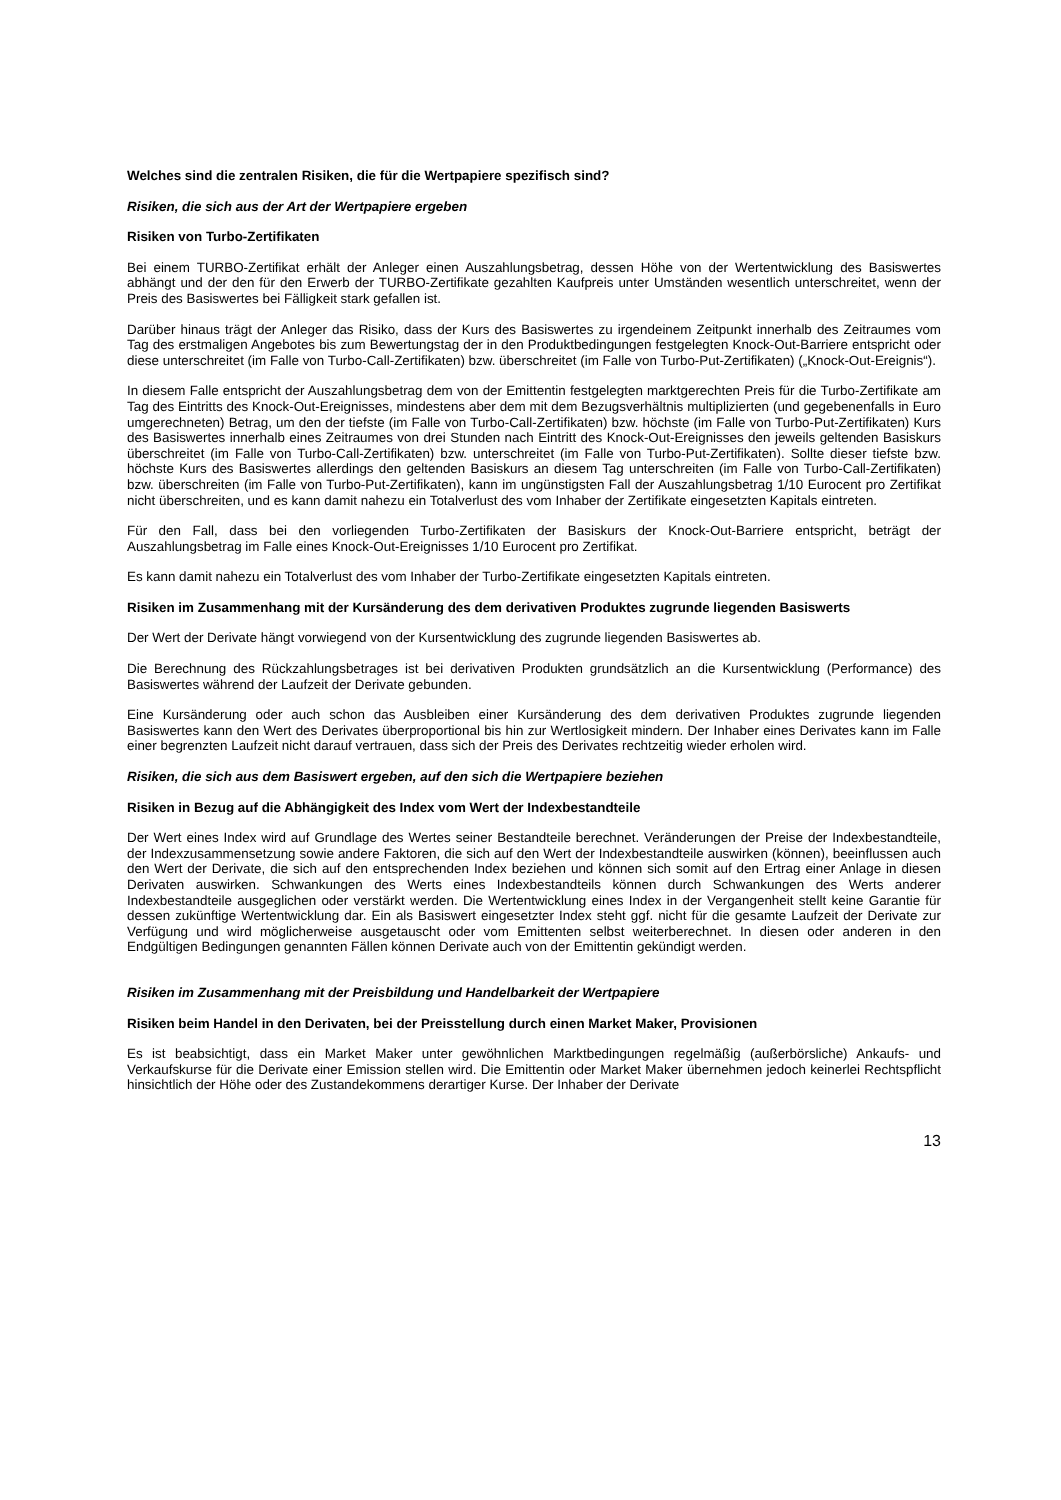Welches sind die zentralen Risiken, die für die Wertpapiere spezifisch sind?
Risiken, die sich aus der Art der Wertpapiere ergeben
Risiken von Turbo-Zertifikaten
Bei einem TURBO-Zertifikat erhält der Anleger einen Auszahlungsbetrag, dessen Höhe von der Wertentwicklung des Basiswertes abhängt und der den für den Erwerb der TURBO-Zertifikate gezahlten Kaufpreis unter Umständen wesentlich unterschreitet, wenn der Preis des Basiswertes bei Fälligkeit stark gefallen ist.
Darüber hinaus trägt der Anleger das Risiko, dass der Kurs des Basiswertes zu irgendeinem Zeitpunkt innerhalb des Zeitraumes vom Tag des erstmaligen Angebotes bis zum Bewertungstag der in den Produktbedingungen festgelegten Knock-Out-Barriere entspricht oder diese unterschreitet (im Falle von Turbo-Call-Zertifikaten) bzw. überschreitet (im Falle von Turbo-Put-Zertifikaten) („Knock-Out-Ereignis“).
In diesem Falle entspricht der Auszahlungsbetrag dem von der Emittentin festgelegten marktgerechten Preis für die Turbo-Zertifikate am Tag des Eintritts des Knock-Out-Ereignisses, mindestens aber dem mit dem Bezugsverhältnis multiplizierten (und gegebenenfalls in Euro umgerechneten) Betrag, um den der tiefste (im Falle von Turbo-Call-Zertifikaten) bzw. höchste (im Falle von Turbo-Put-Zertifikaten) Kurs des Basiswertes innerhalb eines Zeitraumes von drei Stunden nach Eintritt des Knock-Out-Ereignisses den jeweils geltenden Basiskurs überschreitet (im Falle von Turbo-Call-Zertifikaten) bzw. unterschreitet (im Falle von Turbo-Put-Zertifikaten). Sollte dieser tiefste bzw. höchste Kurs des Basiswertes allerdings den geltenden Basiskurs an diesem Tag unterschreiten (im Falle von Turbo-Call-Zertifikaten) bzw. überschreiten (im Falle von Turbo-Put-Zertifikaten), kann im ungünstigsten Fall der Auszahlungsbetrag 1/10 Eurocent pro Zertifikat nicht überschreiten, und es kann damit nahezu ein Totalverlust des vom Inhaber der Zertifikate eingesetzten Kapitals eintreten.
Für den Fall, dass bei den vorliegenden Turbo-Zertifikaten der Basiskurs der Knock-Out-Barriere entspricht, beträgt der Auszahlungsbetrag im Falle eines Knock-Out-Ereignisses 1/10 Eurocent pro Zertifikat.
Es kann damit nahezu ein Totalverlust des vom Inhaber der Turbo-Zertifikate eingesetzten Kapitals eintreten.
Risiken im Zusammenhang mit der Kursänderung des dem derivativen Produktes zugrunde liegenden Basiswerts
Der Wert der Derivate hängt vorwiegend von der Kursentwicklung des zugrunde liegenden Basiswertes ab.
Die Berechnung des Rückzahlungsbetrages ist bei derivativen Produkten grundsätzlich an die Kursentwicklung (Performance) des Basiswertes während der Laufzeit der Derivate gebunden.
Eine Kursänderung oder auch schon das Ausbleiben einer Kursänderung des dem derivativen Produktes zugrunde liegenden Basiswertes kann den Wert des Derivates überproportional bis hin zur Wertlosigkeit mindern. Der Inhaber eines Derivates kann im Falle einer begrenzten Laufzeit nicht darauf vertrauen, dass sich der Preis des Derivates rechtzeitig wieder erholen wird.
Risiken, die sich aus dem Basiswert ergeben, auf den sich die Wertpapiere beziehen
Risiken in Bezug auf die Abhängigkeit des Index vom Wert der Indexbestandteile
Der Wert eines Index wird auf Grundlage des Wertes seiner Bestandteile berechnet. Veränderungen der Preise der Indexbestandteile, der Indexzusammensetzung sowie andere Faktoren, die sich auf den Wert der Indexbestandteile auswirken (können), beeinflussen auch den Wert der Derivate, die sich auf den entsprechenden Index beziehen und können sich somit auf den Ertrag einer Anlage in diesen Derivaten auswirken. Schwankungen des Werts eines Indexbestandteils können durch Schwankungen des Werts anderer Indexbestandteile ausgeglichen oder verstärkt werden. Die Wertentwicklung eines Index in der Vergangenheit stellt keine Garantie für dessen zukünftige Wertentwicklung dar. Ein als Basiswert eingesetzter Index steht ggf. nicht für die gesamte Laufzeit der Derivate zur Verfügung und wird möglicherweise ausgetauscht oder vom Emittenten selbst weiterberechnet. In diesen oder anderen in den Endgültigen Bedingungen genannten Fällen können Derivate auch von der Emittentin gekündigt werden.
Risiken im Zusammenhang mit der Preisbildung und Handelbarkeit der Wertpapiere
Risiken beim Handel in den Derivaten, bei der Preisstellung durch einen Market Maker, Provisionen
Es ist beabsichtigt, dass ein Market Maker unter gewöhnlichen Marktbedingungen regelmäßig (außerbörsliche) Ankaufs- und Verkaufskurse für die Derivate einer Emission stellen wird. Die Emittentin oder Market Maker übernehmen jedoch keinerlei Rechtspflicht hinsichtlich der Höhe oder des Zustandekommens derartiger Kurse. Der Inhaber der Derivate
13